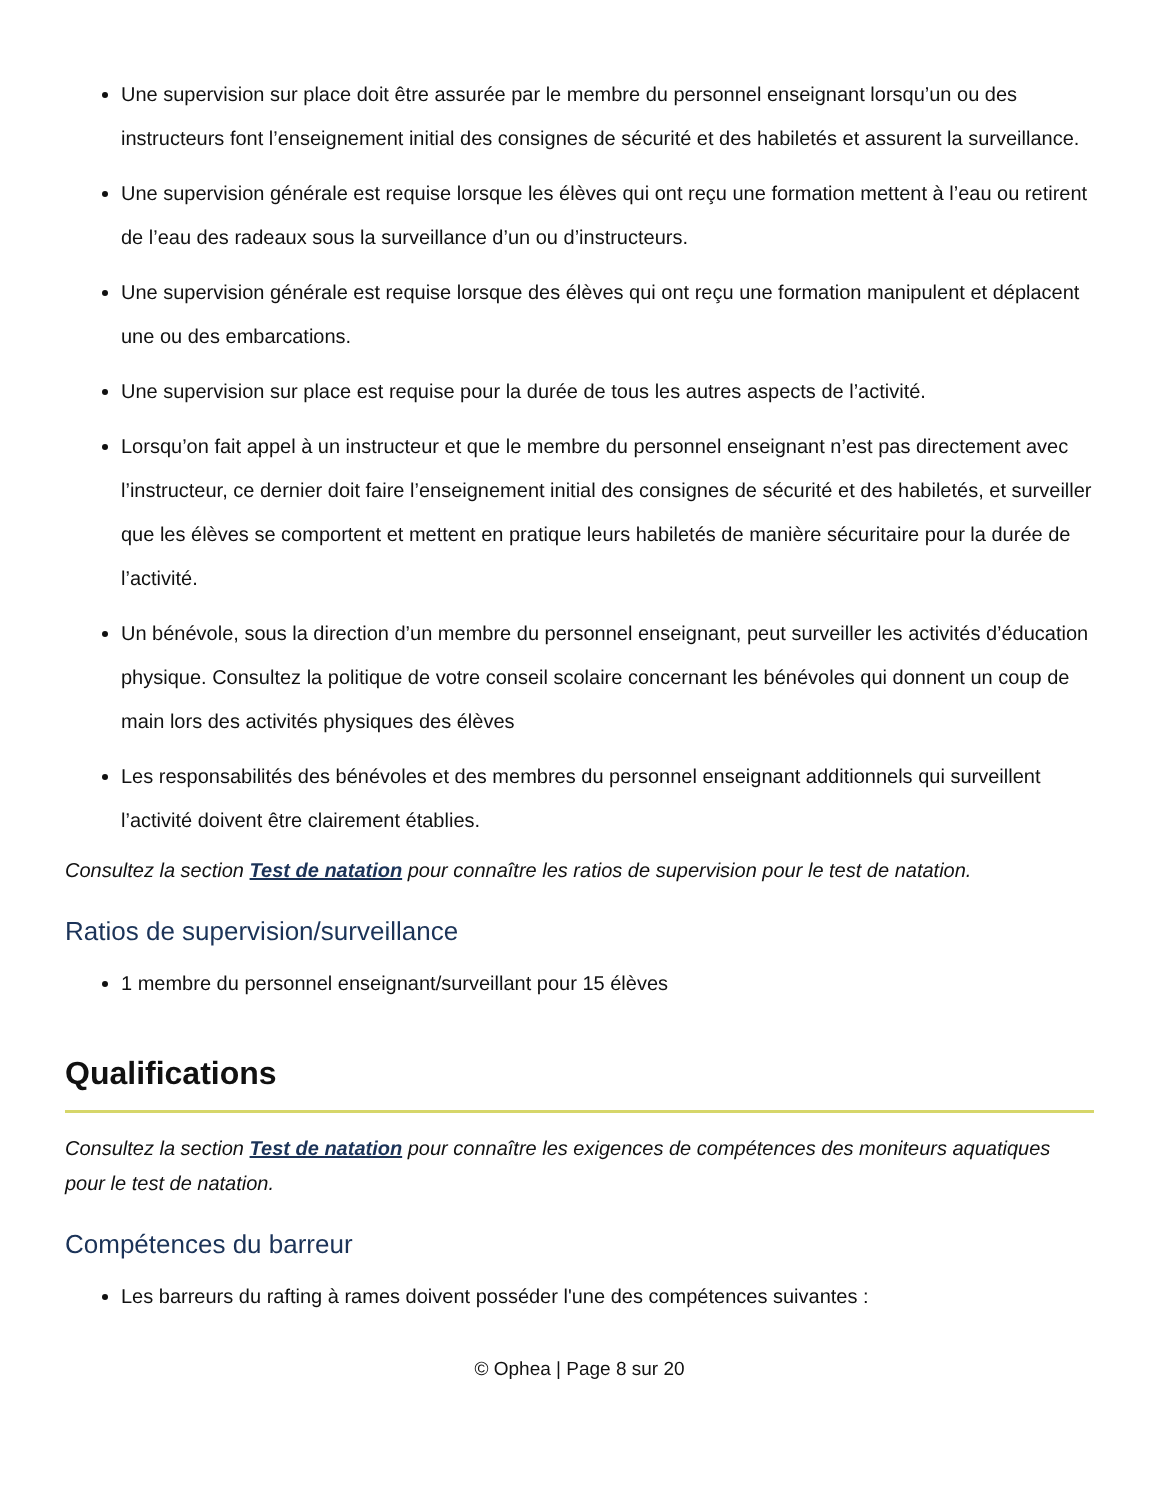Une supervision sur place doit être assurée par le membre du personnel enseignant lorsqu’un ou des instructeurs font l’enseignement initial des consignes de sécurité et des habiletés et assurent la surveillance.
Une supervision générale est requise lorsque les élèves qui ont reçu une formation mettent à l’eau ou retirent de l’eau des radeaux sous la surveillance d’un ou d’instructeurs.
Une supervision générale est requise lorsque des élèves qui ont reçu une formation manipulent et déplacent une ou des embarcations.
Une supervision sur place est requise pour la durée de tous les autres aspects de l’activité.
Lorsqu’on fait appel à un instructeur et que le membre du personnel enseignant n’est pas directement avec l’instructeur, ce dernier doit faire l’enseignement initial des consignes de sécurité et des habiletés, et surveiller que les élèves se comportent et mettent en pratique leurs habiletés de manière sécuritaire pour la durée de l’activité.
Un bénévole, sous la direction d’un membre du personnel enseignant, peut surveiller les activités d’éducation physique. Consultez la politique de votre conseil scolaire concernant les bénévoles qui donnent un coup de main lors des activités physiques des élèves
Les responsabilités des bénévoles et des membres du personnel enseignant additionnels qui surveillent l’activité doivent être clairement établies.
Consultez la section Test de natation pour connaître les ratios de supervision pour le test de natation.
Ratios de supervision/surveillance
1 membre du personnel enseignant/surveillant pour 15 élèves
Qualifications
Consultez la section Test de natation pour connaître les exigences de compétences des moniteurs aquatiques pour le test de natation.
Compétences du barreur
Les barreurs du rafting à rames doivent posséder l'une des compétences suivantes :
© Ophea | Page 8 sur 20